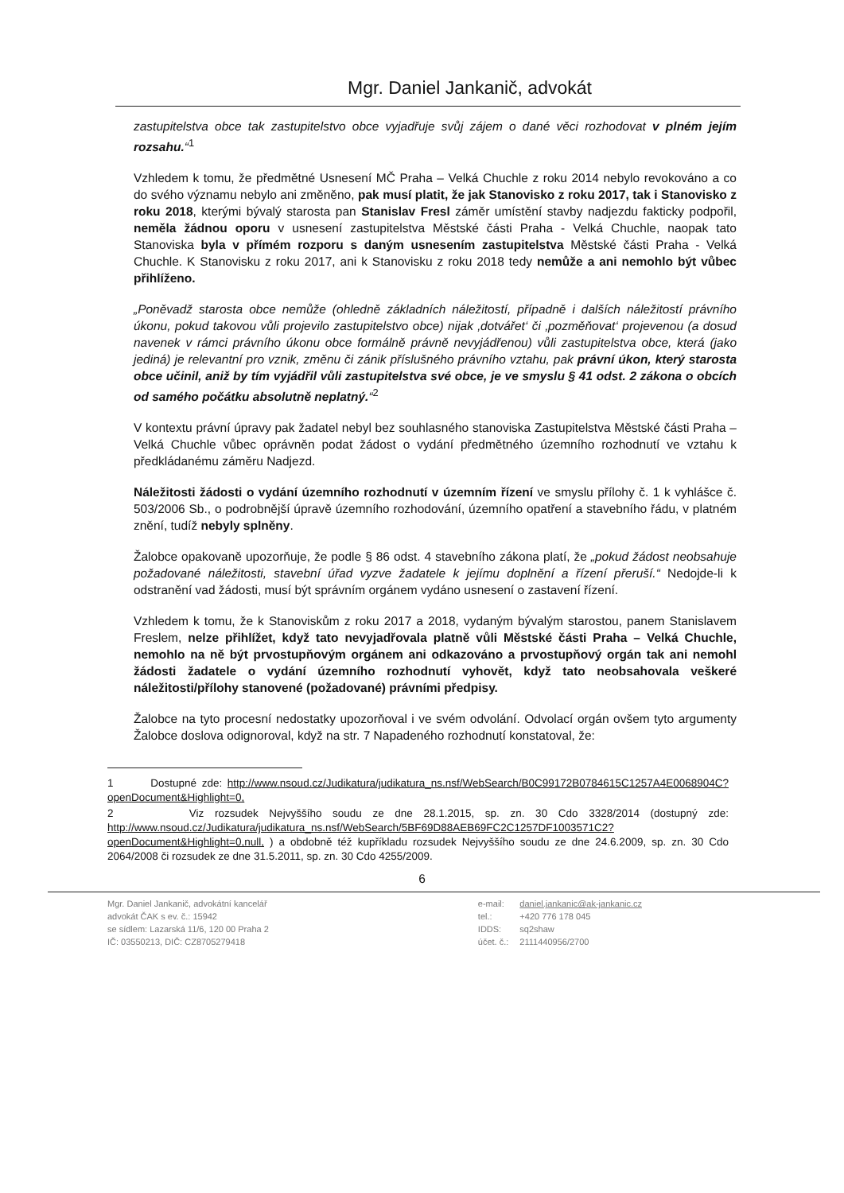Mgr. Daniel Jankanič, advokát
zastupitelstva obce tak zastupitelstvo obce vyjadřuje svůj zájem o dané věci rozhodovat v plném jejím rozsahu.“<sup>1</sup>
Vzhledem k tomu, že předmětné Usnesení MČ Praha – Velká Chuchle z roku 2014 nebylo revokováno a co do svého významu nebylo ani změněno, pak musí platit, že jak Stanovisko z roku 2017, tak i Stanovisko z roku 2018, kterými bývalý starosta pan Stanislav Fresl záměr umístění stavby nadjezdu fakticky podpořil, neměla žádnou oporu v usnesení zastupitelstva Městské části Praha - Velká Chuchle, naopak tato Stanoviska byla v přímém rozporu s daným usnesením zastupitelstva Městské části Praha - Velká Chuchle. K Stanovisku z roku 2017, ani k Stanovisku z roku 2018 tedy nemůže a ani nemohlo být vůbec přihlíženo.
„Poněvadž starosta obce nemůže (ohledně základních náležitostí, případně i dalších náležitostí právního úkonu, pokud takovou vůli projevilo zastupitelstvo obce) nijak ‚dotvářet‘ či ‚pozměňovat‘ projevenou (a dosud navenek v rámci právního úkonu obce formálně právně nevyjádřenou) vůli zastupitelstva obce, která (jako jediná) je relevantní pro vznik, změnu či zánik příslušného právního vztahu, pak právní úkon, který starosta obce učinil, aniž by tím vyjádřil vůli zastupitelstva své obce, je ve smyslu § 41 odst. 2 zákona o obcích od samého počátku absolutně neplatný.“<sup>2</sup>
V kontextu právní úpravy pak žadatel nebyl bez souhlasného stanoviska Zastupitelstva Městské části Praha – Velká Chuchle vůbec oprávněn podat žádost o vydání předmětného územního rozhodnutí ve vztahu k předkládanému záměru Nadjezd.
Náležitosti žádosti o vydání územního rozhodnutí v územním řízení ve smyslu přílohy č. 1 k vyhlášce č. 503/2006 Sb., o podrobnější úpravě územního rozhodování, územního opatření a stavebního řádu, v platném znění, tudíž nebyly splněny.
Žalobce opakovaně upozorňuje, že podle § 86 odst. 4 stavebního zákona platí, že „pokud žádost neobsahuje požadované náležitosti, stavební úřad vyzve žadatele k jejímu doplnění a řízení přeruší.“ Nedojde-li k odstranění vad žádosti, musí být správním orgánem vydáno usnesení o zastavení řízení.
Vzhledem k tomu, že k Stanoviskům z roku 2017 a 2018, vydaným bývalým starostou, panem Stanislavem Freslem, nelze přihlížet, když tato nevyjadřovala platně vůli Městské části Praha – Velká Chuchle, nemohlo na ně být prvostupňovým orgánem ani odkazováno a prvostupňový orgán tak ani nemohl žádosti žadatele o vydání územního rozhodnutí vyhovět, když tato neobsahovala veškeré náležitosti/přílohy stanovené (požadované) právními předpisy.
Žalobce na tyto procesní nedostatky upozorňoval i ve svém odvolání. Odvolací orgán ovšem tyto argumenty Žalobce doslova odignoroval, když na str. 7 Napadeného rozhodnutí konstatoval, že:
1 Dostupné zde: http://www.nsoud.cz/Judikatura/judikatura_ns.nsf/WebSearch/B0C99172B0784615C1257A4E0068904C?openDocument&Highlight=0,
2 Viz rozsudek Nejvyššího soudu ze dne 28.1.2015, sp. zn. 30 Cdo 3328/2014 (dostupný zde: http://www.nsoud.cz/Judikatura/judikatura_ns.nsf/WebSearch/5BF69D88AEB69FC2C1257DF1003571C2?openDocument&Highlight=0,null, ) a obdobně též kupříkladu rozsudek Nejvyššího soudu ze dne 24.6.2009, sp. zn. 30 Cdo 2064/2008 či rozsudek ze dne 31.5.2011, sp. zn. 30 Cdo 4255/2009.
6
Mgr. Daniel Jankanič, advokátní kancelář
advokát ČAK s ev. č.: 15942
se sídlem: Lazarská 11/6, 120 00 Praha 2
IČ: 03550213, DIČ: CZ8705279418
| e-mail: | daniel.jankanic@ak-jankanic.cz |
| tel.: | +420 776 178 045 |
| IDDS: | sq2shaw |
| účet. č.: | 2111440956/2700 |